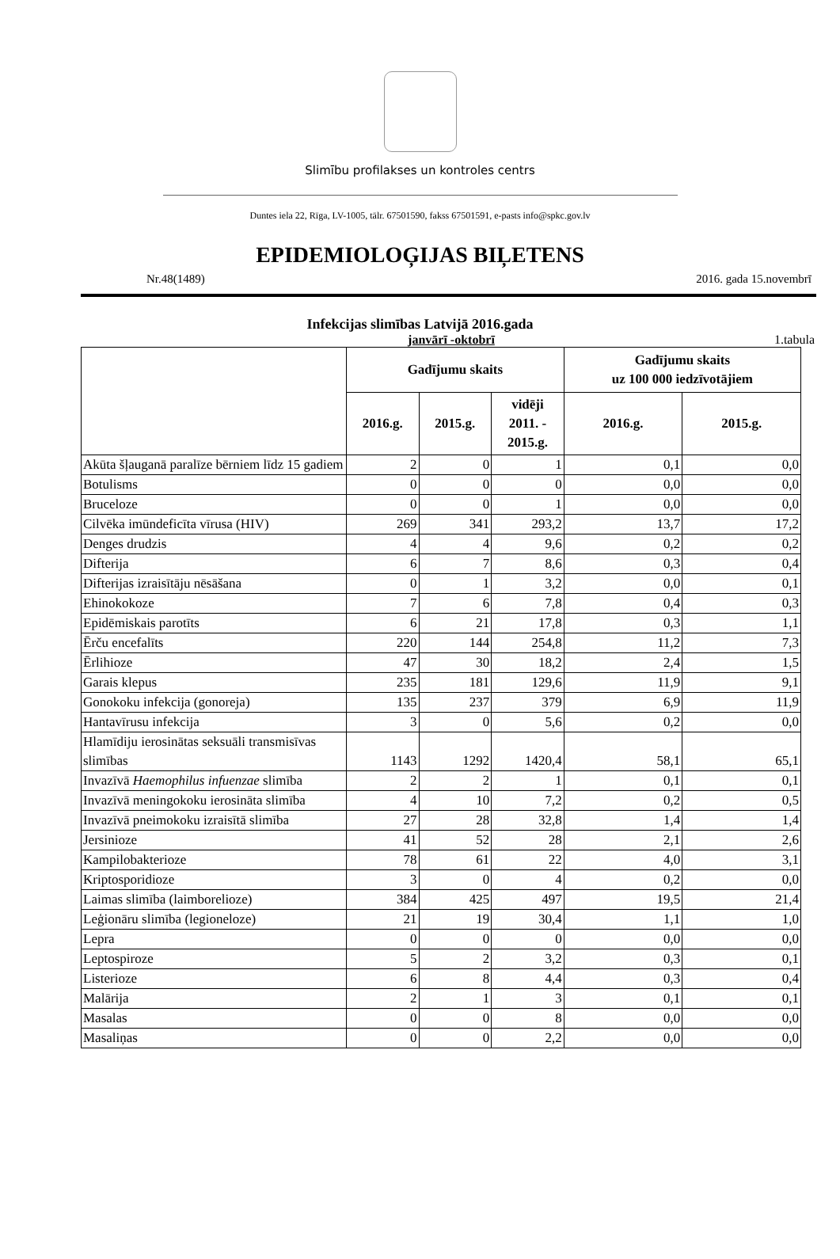Slimību profilakses un kontroles centrs
Duntes iela 22, Rīga, LV-1005, tālr. 67501590, fakss 67501591, e-pasts info@spkc.gov.lv
EPIDEMIOLOĢIJAS BIĻETENS
Nr.48(1489) 2016. gada 15.novembrī
Infekcijas slimības Latvijā 2016.gada
janvārī -oktobrī 1.tabula
| | Gadījumu skaits | | | Gadījumu skaits uz 100 000 iedzīvotājiem | |
| --- | --- | --- | --- | --- | --- |
| | 2016.g. | 2015.g. | vidēji 2011. - 2015.g. | 2016.g. | 2015.g. |
| Akūta šļauganā paralīze bērniem līdz 15 gadiem | 2 | 0 | 1 | 0,1 | 0,0 |
| Botulisms | 0 | 0 | 0 | 0,0 | 0,0 |
| Bruceloze | 0 | 0 | 1 | 0,0 | 0,0 |
| Cilvēka imūndeficīta vīrusa (HIV) | 269 | 341 | 293,2 | 13,7 | 17,2 |
| Denges drudzis | 4 | 4 | 9,6 | 0,2 | 0,2 |
| Difterija | 6 | 7 | 8,6 | 0,3 | 0,4 |
| Difterijas izraisītāju nēsāšana | 0 | 1 | 3,2 | 0,0 | 0,1 |
| Ehinokokoze | 7 | 6 | 7,8 | 0,4 | 0,3 |
| Epidēmiskais parotīts | 6 | 21 | 17,8 | 0,3 | 1,1 |
| Ērču encefalīts | 220 | 144 | 254,8 | 11,2 | 7,3 |
| Ērlihioze | 47 | 30 | 18,2 | 2,4 | 1,5 |
| Garais klepus | 235 | 181 | 129,6 | 11,9 | 9,1 |
| Gonokoku infekcija (gonoreja) | 135 | 237 | 379 | 6,9 | 11,9 |
| Hantavīrusu infekcija | 3 | 0 | 5,6 | 0,2 | 0,0 |
| Hlamīdiju ierosinātas seksuāli transmisīvas slimības | 1143 | 1292 | 1420,4 | 58,1 | 65,1 |
| Invazīvā Haemophilus infuenzae slimība | 2 | 2 | 1 | 0,1 | 0,1 |
| Invazīvā meningokoku ierosināta slimība | 4 | 10 | 7,2 | 0,2 | 0,5 |
| Invazīvā pneimokoku izraisītā slimība | 27 | 28 | 32,8 | 1,4 | 1,4 |
| Jersinioze | 41 | 52 | 28 | 2,1 | 2,6 |
| Kampilobakterioze | 78 | 61 | 22 | 4,0 | 3,1 |
| Kriptosporidioze | 3 | 0 | 4 | 0,2 | 0,0 |
| Laimas slimība (laimborelioze) | 384 | 425 | 497 | 19,5 | 21,4 |
| Leģionāru slimība (legioneloze) | 21 | 19 | 30,4 | 1,1 | 1,0 |
| Lepra | 0 | 0 | 0 | 0,0 | 0,0 |
| Leptospiroze | 5 | 2 | 3,2 | 0,3 | 0,1 |
| Listerioze | 6 | 8 | 4,4 | 0,3 | 0,4 |
| Malārija | 2 | 1 | 3 | 0,1 | 0,1 |
| Masalas | 0 | 0 | 8 | 0,0 | 0,0 |
| Masaliņas | 0 | 0 | 2,2 | 0,0 | 0,0 |